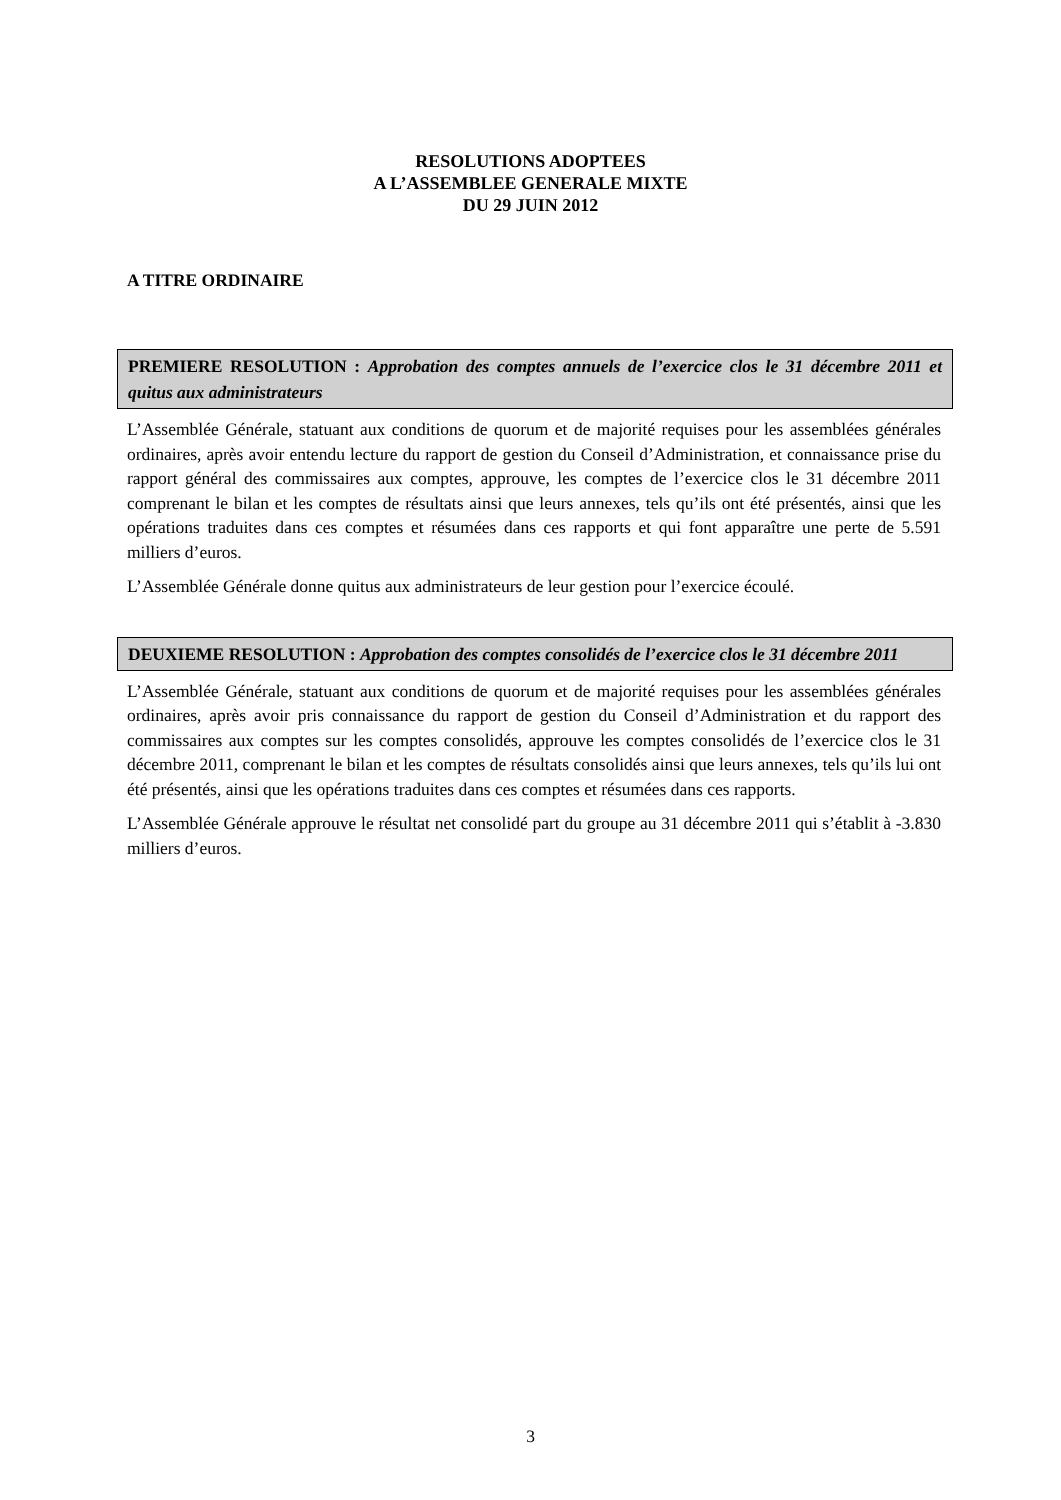RESOLUTIONS ADOPTEES
A L’ASSEMBLEE GENERALE MIXTE
DU 29 JUIN 2012
A TITRE ORDINAIRE
PREMIERE RESOLUTION : Approbation des comptes annuels de l’exercice clos le 31 décembre 2011 et quitus aux administrateurs
L’Assemblée Générale, statuant aux conditions de quorum et de majorité requises pour les assemblées générales ordinaires, après avoir entendu lecture du rapport de gestion du Conseil d’Administration, et connaissance prise du rapport général des commissaires aux comptes, approuve, les comptes de l’exercice clos le 31 décembre 2011 comprenant le bilan et les comptes de résultats ainsi que leurs annexes, tels qu’ils ont été présentés, ainsi que les opérations traduites dans ces comptes et résumées dans ces rapports et qui font apparaître une perte de 5.591 milliers d’euros.
L’Assemblée Générale donne quitus aux administrateurs de leur gestion pour l’exercice écoulé.
DEUXIEME RESOLUTION : Approbation des comptes consolidés de l’exercice clos le 31 décembre 2011
L’Assemblée Générale, statuant aux conditions de quorum et de majorité requises pour les assemblées générales ordinaires, après avoir pris connaissance du rapport de gestion du Conseil d’Administration et du rapport des commissaires aux comptes sur les comptes consolidés, approuve les comptes consolidés de l’exercice clos le 31 décembre 2011, comprenant le bilan et les comptes de résultats consolidés ainsi que leurs annexes, tels qu’ils lui ont été présentés, ainsi que les opérations traduites dans ces comptes et résumées dans ces rapports.
L’Assemblée Générale approuve le résultat net consolidé part du groupe au 31 décembre 2011 qui s’établit à -3.830 milliers d’euros.
3